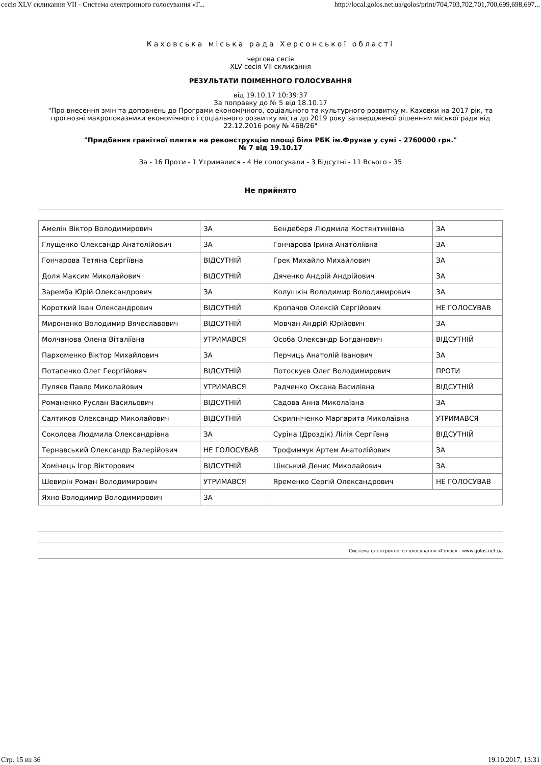сесія XLV скликання VII - Система електронного голосування «Г... http://local.golos.net.ua/golos/print/704,703,702,701,700,699,698,697...
Каховська міська рада Херсонської області
чергова сесія
XLV сесія VII скликання
РЕЗУЛЬТАТИ ПОІМЕННОГО ГОЛОСУВАННЯ
від 19.10.17 10:39:37
За поправку до № 5 від 18.10.17
"Про внесення змін та доповнень до Програми економічного, соціального та культурного розвитку м. Каховки на 2017 рік, та прогнозні макропоказники економічного і соціального розвитку міста до 2019 року затвердженої рішенням міської ради від 22.12.2016 року № 468/26"
"Придбання гранітної плитки на реконструкцію площі біля РБК ім.Фрунзе у сумі - 2760000 грн."
№ 7 від 19.10.17
За - 16 Проти - 1 Утрималися - 4 Не голосували - 3 Відсутні - 11 Всього - 35
Не прийнято
| Амелін Віктор Володимирович | ЗА | Бендеберя Людмила Костянтинівна | ЗА |
| Глущенко Олександр Анатолійович | ЗА | Гончарова Ірина Анатоліївна | ЗА |
| Гончарова Тетяна Сергіївна | ВІДСУТНІЙ | Грек Михайло Михайлович | ЗА |
| Доля Максим Миколайович | ВІДСУТНІЙ | Дяченко Андрій Андрійович | ЗА |
| Заремба Юрій Олександрович | ЗА | Колушкін Володимир Володимирович | ЗА |
| Короткий Іван Олександрович | ВІДСУТНІЙ | Кропачов Олексій Сергійович | НЕ ГОЛОСУВАВ |
| Мироненко Володимир Вячеславович | ВІДСУТНІЙ | Мовчан Андрій Юрійович | ЗА |
| Молчанова Олена Віталіївна | УТРИМАВСЯ | Особа Олександр Богданович | ВІДСУТНІЙ |
| Пархоменко Віктор Михайлович | ЗА | Перчиць Анатолій Іванович | ЗА |
| Потапенко Олег Георгійович | ВІДСУТНІЙ | Потоскуєв Олег Володимирович | ПРОТИ |
| Пуляєв Павло Миколайович | УТРИМАВСЯ | Радченко Оксана Василівна | ВІДСУТНІЙ |
| Романенко Руслан Васильович | ВІДСУТНІЙ | Садова Анна Миколаївна | ЗА |
| Салтиков Олександр Миколайович | ВІДСУТНІЙ | Скрипніченко Маргарита Миколаївна | УТРИМАВСЯ |
| Соколова Людмила Олександрівна | ЗА | Суріна (Дроздік) Лілія Сергіївна | ВІДСУТНІЙ |
| Тернавський Олександр Валерійович | НЕ ГОЛОСУВАВ | Трофимчук Артем Анатолійович | ЗА |
| Хомінець Ігор Вікторович | ВІДСУТНІЙ | Цінський Денис Миколайович | ЗА |
| Шевирін Роман Володимирович | УТРИМАВСЯ | Яременко Сергій Олександрович | НЕ ГОЛОСУВАВ |
| Яхно Володимир Володимирович | ЗА | | |
Система електронного голосування «Голос» - www.golos.net.ua
Стр. 15 из 36 19.10.2017, 13:31